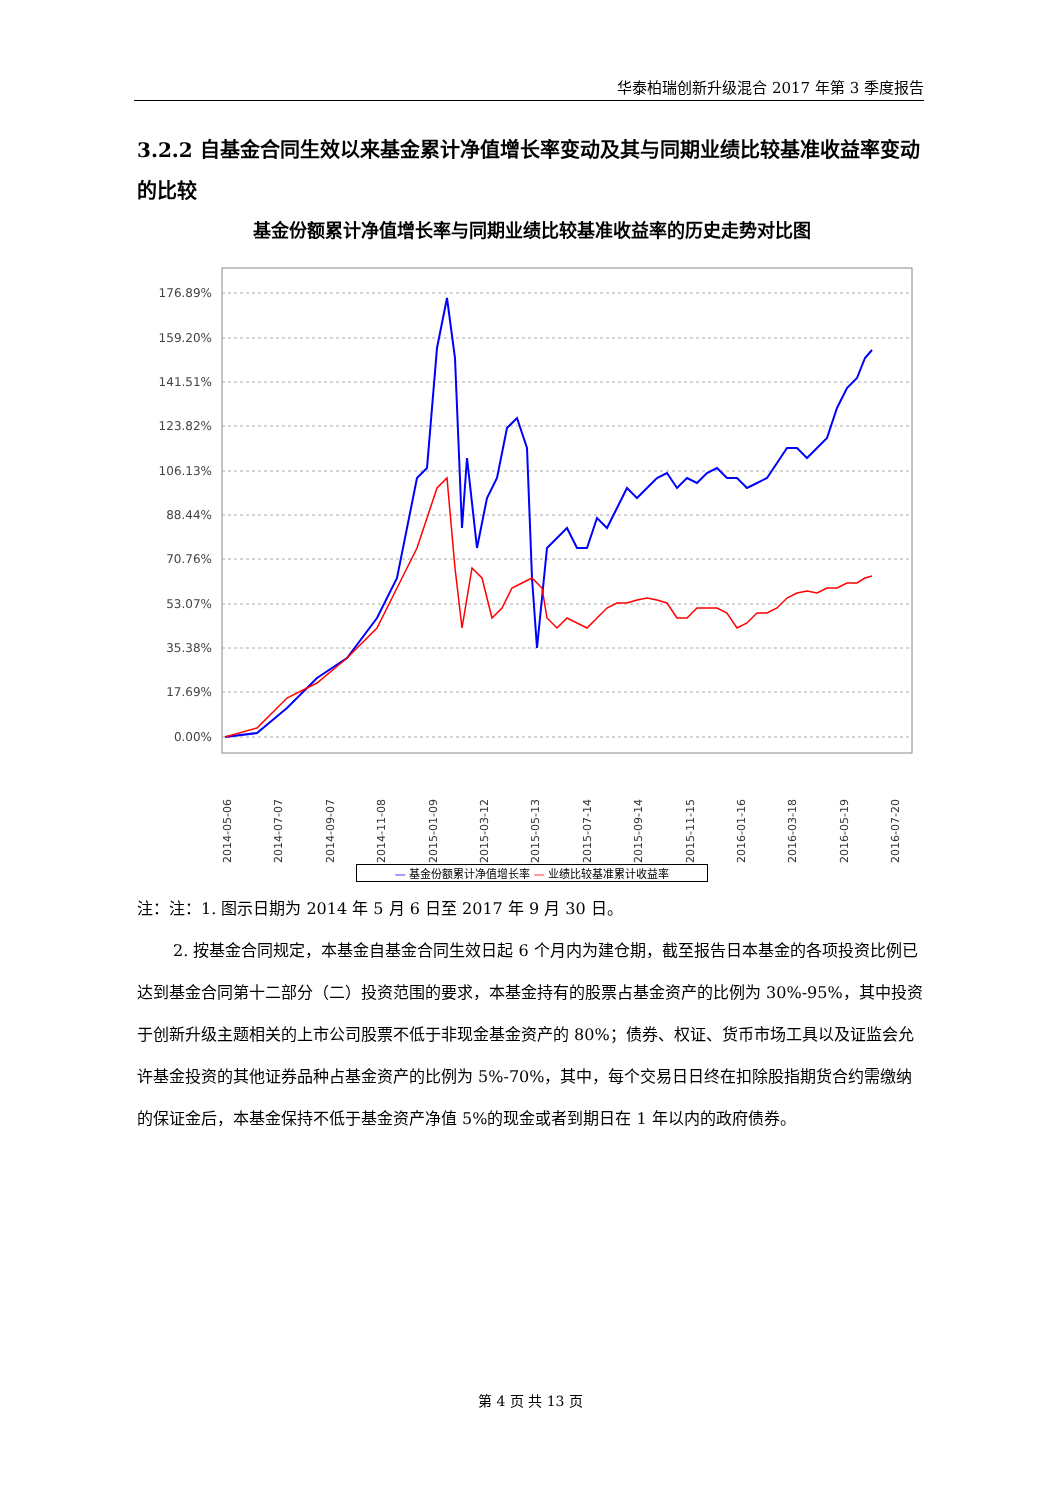华泰柏瑞创新升级混合 2017 年第 3 季度报告
3.2.2 自基金合同生效以来基金累计净值增长率变动及其与同期业绩比较基准收益率变动的比较
基金份额累计净值增长率与同期业绩比较基准收益率的历史走势对比图
176.89%
159.20%
141.51%
123.82%
106.13%
88.44%
70.76%
53.07%
35.38%
17.69%
0.00%
2014-05-06
2014-07-07
2014-09-07
2014-11-08
2015-01-09
2015-03-12
2015-05-13
2015-07-14
2015-09-14
2015-11-15
2016-01-16
2016-03-18
2016-05-19
2016-07-20
— 基金份额累计净值增长率 — 业绩比较基准累计收益率
注：注：1. 图示日期为 2014 年 5 月 6 日至 2017 年 9 月 30 日。
2. 按基金合同规定，本基金自基金合同生效日起 6 个月内为建仓期，截至报告日本基金的各项投资比例已达到基金合同第十二部分（二）投资范围的要求，本基金持有的股票占基金资产的比例为 30%-95%，其中投资于创新升级主题相关的上市公司股票不低于非现金基金资产的 80%；债券、权证、货币市场工具以及证监会允许基金投资的其他证券品种占基金资产的比例为 5%-70%，其中，每个交易日日终在扣除股指期货合约需缴纳的保证金后，本基金保持不低于基金资产净值 5%的现金或者到期日在 1 年以内的政府债券。
第 4 页 共 13 页